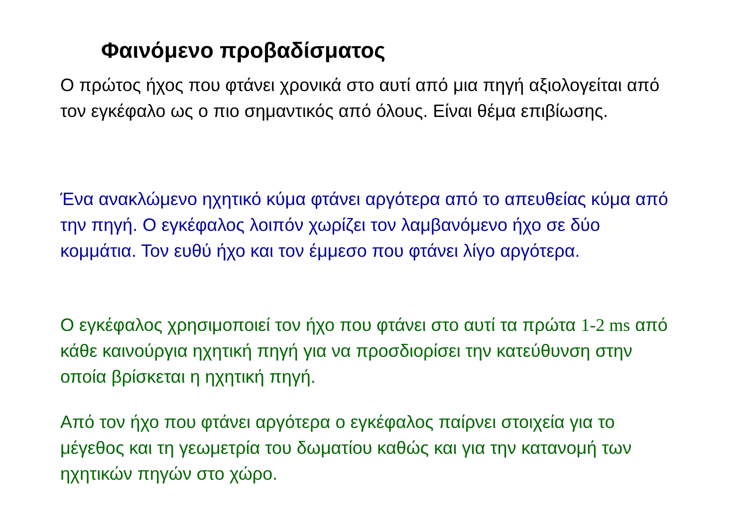Φαινόμενο προβαδίσματος
Ο πρώτος ήχος που φτάνει χρονικά στο αυτί από μια πηγή αξιολογείται από τον εγκέφαλο ως ο πιο σημαντικός από όλους. Είναι θέμα επιβίωσης.
Ένα ανακλώμενο ηχητικό κύμα φτάνει αργότερα από το απευθείας κύμα από την πηγή. Ο εγκέφαλος λοιπόν χωρίζει τον λαμβανόμενο ήχο σε δύο κομμάτια. Τον ευθύ ήχο και τον έμμεσο που φτάνει λίγο αργότερα.
Ο εγκέφαλος χρησιμοποιεί τον ήχο που φτάνει στο αυτί τα πρώτα 1-2 ms από κάθε καινούργια ηχητική πηγή για να προσδιορίσει την κατεύθυνση στην οποία βρίσκεται η ηχητική πηγή.
Από τον ήχο που φτάνει αργότερα ο εγκέφαλος παίρνει στοιχεία για το μέγεθος και τη γεωμετρία του δωματίου καθώς και για την κατανομή των ηχητικών πηγών στο χώρο.